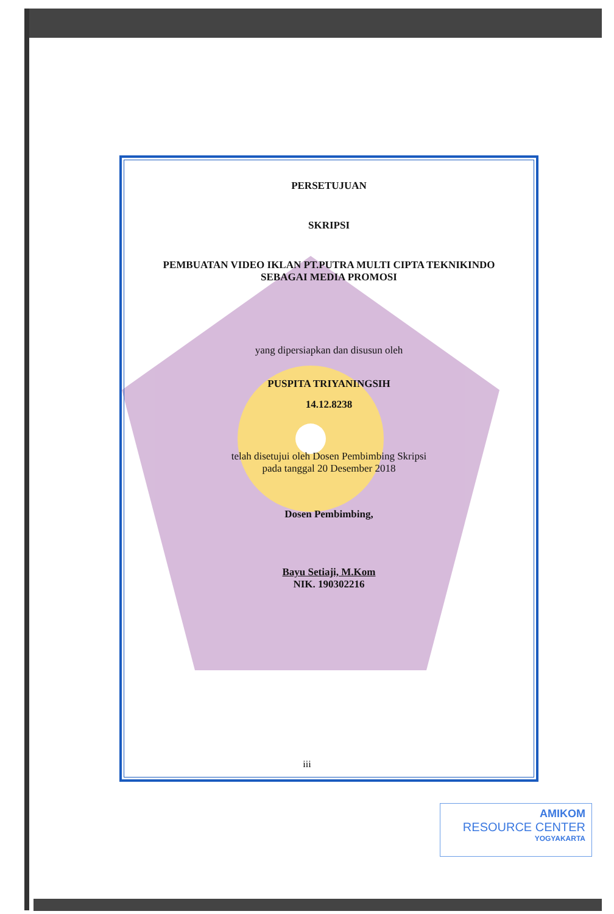PERSETUJUAN
SKRIPSI
PEMBUATAN VIDEO IKLAN PT.PUTRA MULTI CIPTA TEKNIKINDO
SEBAGAI MEDIA PROMOSI
yang dipersiapkan dan disusun oleh
PUSPITA TRIYANINGSIH
14.12.8238
telah disetujui oleh Dosen Pembimbing Skripsi
pada tanggal 20 Desember 2018
Dosen Pembimbing,
Bayu Setiaji, M.Kom
NIK. 190302216
iii
AMIKOM
RESOURCE CENTER
YOGYAKARTA